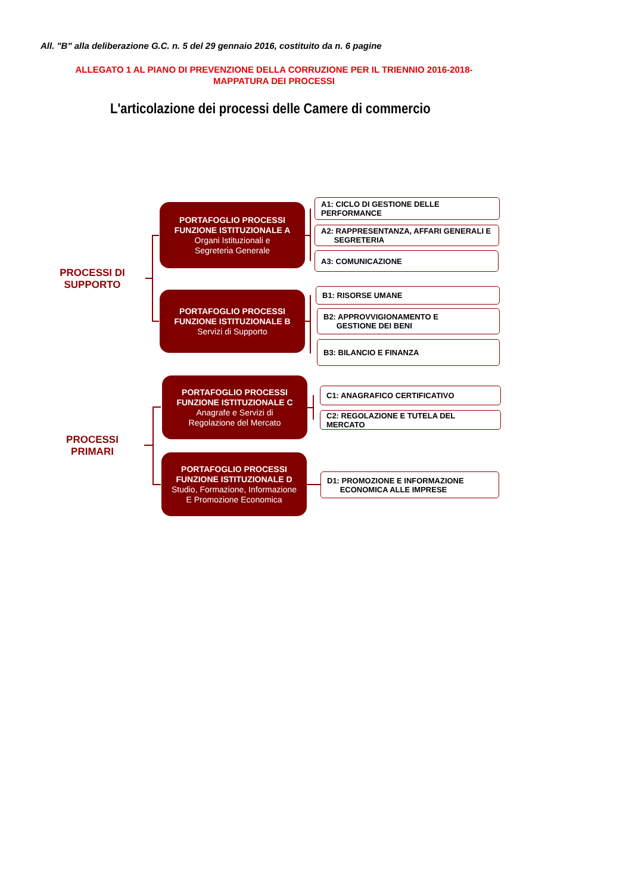All. "B" alla deliberazione G.C. n. 5 del 29 gennaio 2016, costituito da n. 6 pagine
ALLEGATO 1 AL PIANO DI PREVENZIONE DELLA CORRUZIONE PER IL TRIENNIO 2016-2018-
MAPPATURA DEI PROCESSI
L'articolazione dei processi delle Camere di commercio
PROCESSI DI
SUPPORTO
PROCESSI
PRIMARI
PORTAFOGLIO PROCESSI
FUNZIONE ISTITUZIONALE A
Organi Istituzionali e
Segreteria Generale
PORTAFOGLIO PROCESSI
FUNZIONE ISTITUZIONALE B
Servizi di Supporto
PORTAFOGLIO PROCESSI
FUNZIONE ISTITUZIONALE C
Anagrafe e Servizi di
Regolazione del Mercato
PORTAFOGLIO PROCESSI
FUNZIONE ISTITUZIONALE D
Studio, Formazione, Informazione
E Promozione Economica
A1: CICLO DI GESTIONE DELLE PERFORMANCE
A2: RAPPRESENTANZA, AFFARI GENERALI E
SEGRETERIA
A3: COMUNICAZIONE
B1: RISORSE UMANE
B2: APPROVVIGIONAMENTO E
GESTIONE DEI BENI
B3: BILANCIO E FINANZA
C1: ANAGRAFICO CERTIFICATIVO
C2: REGOLAZIONE E TUTELA DEL MERCATO
D1: PROMOZIONE E INFORMAZIONE
ECONOMICA ALLE IMPRESE